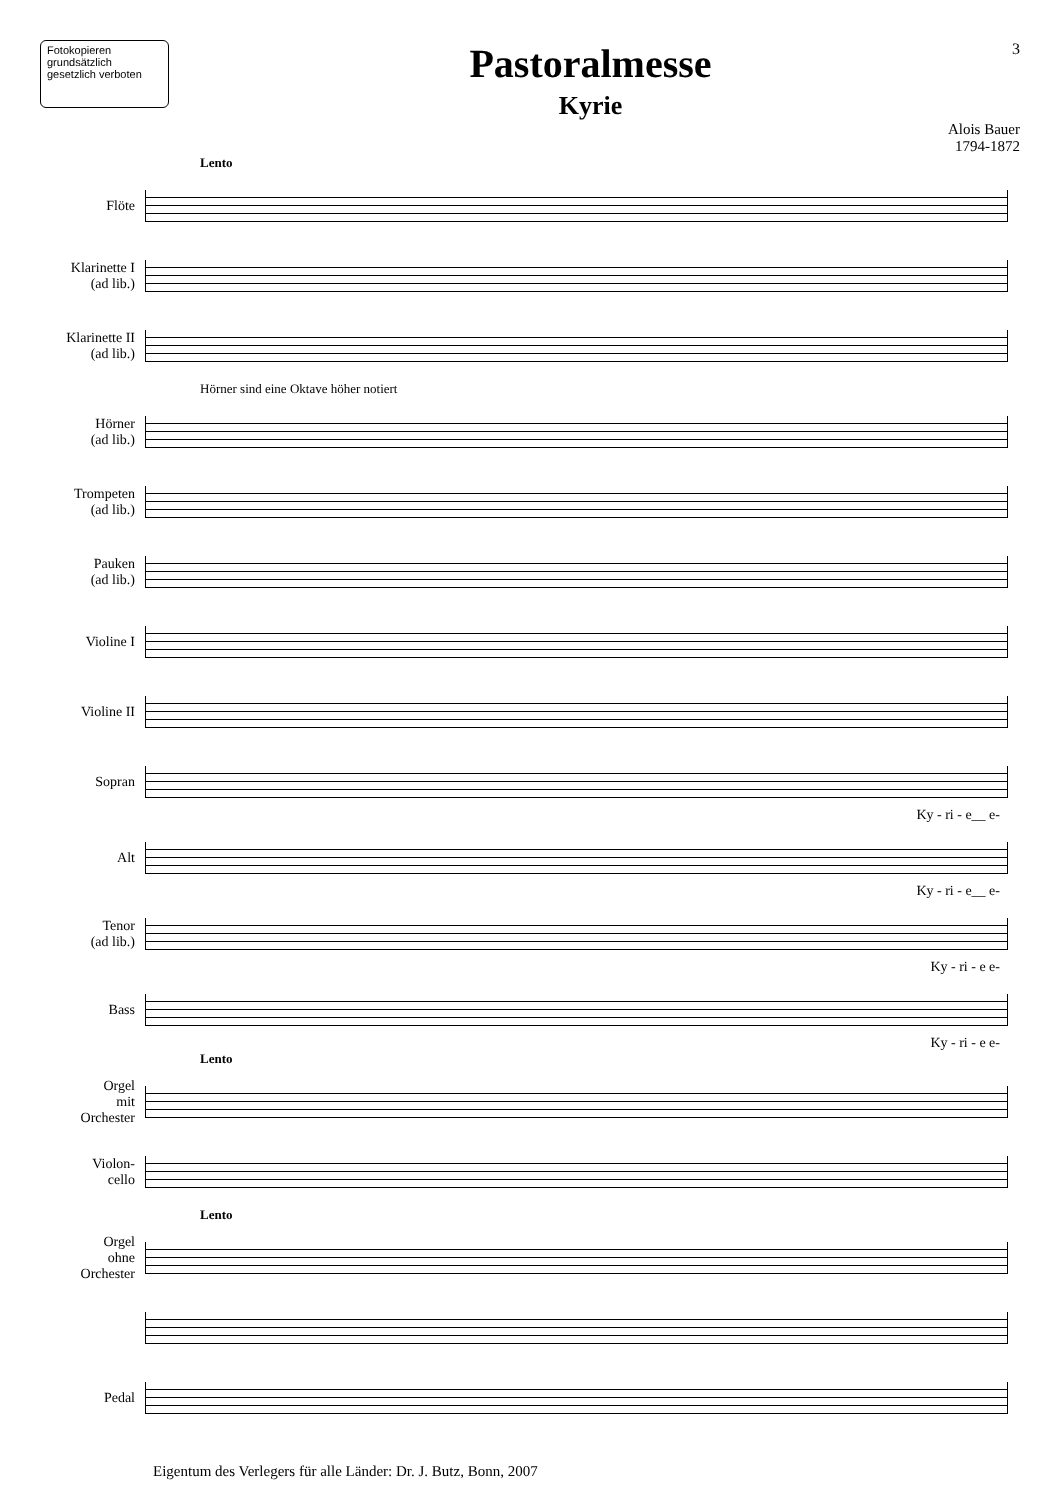Fotokopieren grundsätzlich gesetzlich verboten
Pastoralmesse
Kyrie
3
Alois Bauer
1794-1872
Lento
Flöte
Klarinette I
(ad lib.)
Klarinette II
(ad lib.)
Hörner sind eine Oktave höher notiert
Hörner
(ad lib.)
Trompeten
(ad lib.)
Pauken
(ad lib.)
Violine I
Violine II
Sopran
Ky - ri - e__ e-
Alt
Ky - ri - e__ e-
Tenor
(ad lib.)
Ky - ri - e e-
Bass
Ky - ri - e e-
Lento
Orgel
mit
Orchester
Violon-
cello
Lento
Orgel
ohne
Orchester
Pedal
Eigentum des Verlegers für alle Länder: Dr. J. Butz, Bonn, 2007